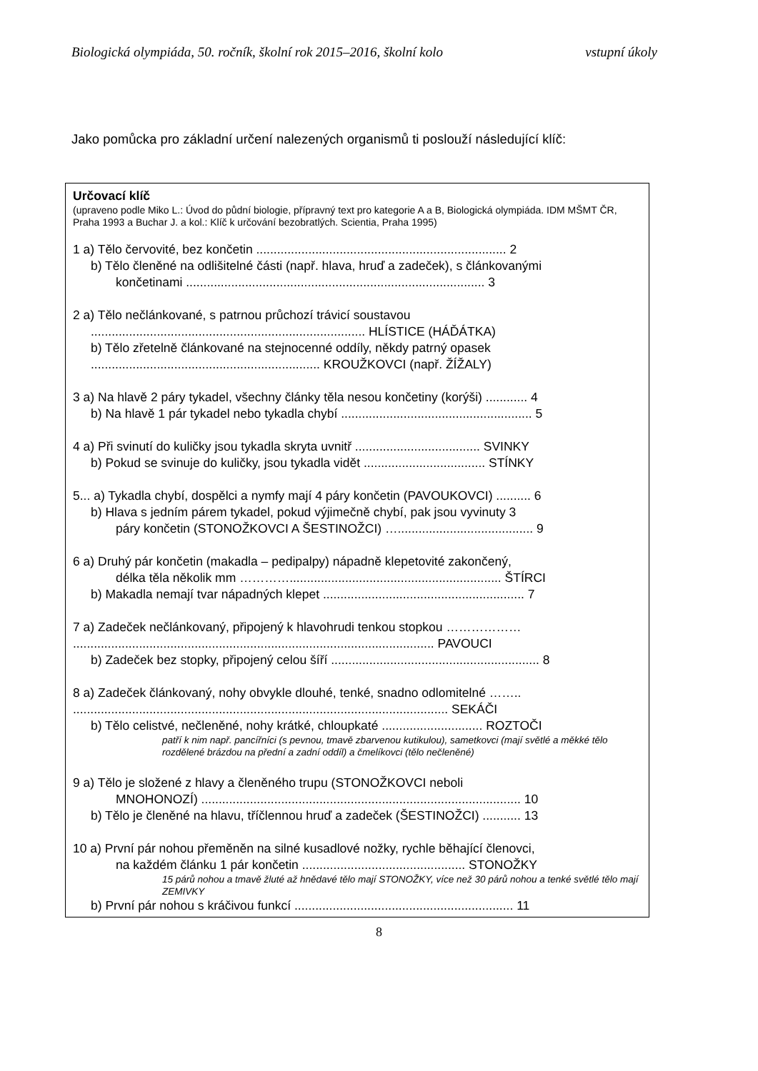Biologická olympiáda, 50. ročník, školní rok 2015–2016, školní kolo vstupní úkoly
Jako pomůcka pro základní určení nalezených organismů ti poslouží následující klíč:
Určovací klíč
(upraveno podle Miko L.: Úvod do půdní biologie, přípravný text pro kategorie A a B, Biologická olympiáda. IDM MŠMT ČR, Praha 1993 a Buchar J. a kol.: Klíč k určování bezobratlých. Scientia, Praha 1995)
1 a) Tělo červovité, bez končetin ........................................................................ 2
b) Tělo členěné na odlišitelné části (např. hlava, hruď a zadeček), s článkovanými
končetinami ...................................................................................... 3
2 a) Tělo nečlánkované, s patrnou průchozí trávicí soustavou
............................................................................... HLÍSTICE (HÁĎÁTKA)
b) Tělo zřetelně článkované na stejnocenné oddíly, někdy patrný opasek
.................................................................. KROUŽKOVCI (např. ŽÍŽALY)
3 a) Na hlavě 2 páry tykadel, všechny články těla nesou končetiny (korýši) ............ 4
b) Na hlavě 1 pár tykadel nebo tykadla chybí ....................................................... 5
4 a) Při svinutí do kuličky jsou tykadla skryta uvnitř .................................... SVINKY
b) Pokud se svinuje do kuličky, jsou tykadla vidět ................................... STÍNKY
5... a) Tykadla chybí, dospělci a nymfy mají 4 páry končetin (PAVOUKOVCI) .......... 6
b) Hlava s jedním párem tykadel, pokud výjimečně chybí, pak jsou vyvinuty 3
páry končetin (STONOŽKOVCI A ŠESTINOŽCI) …....................................... 9
6 a) Druhý pár končetin (makadla – pedipalpy) nápadně klepetovité zakončený,
délka těla několik mm …………............................................................. ŠTÍRCI
b) Makadla nemají tvar nápadných klepet .......................................................... 7
7 a) Zadeček nečlánkovaný, připojený k hlavohrudi tenkou stopkou ………………
........................................................................................................ PAVOUCI
b) Zadeček bez stopky, připojený celou šíří ............................................................ 8
8 a) Zadeček článkovaný, nohy obvykle dlouhé, tenké, snadno odlomitelné ……..
............................................................................................................ SEKÁČI
b) Tělo celistvé, nečleněné, nohy krátké, chloupkaté ............................. ROZTOČI
patří k nim např. pancířníci (s pevnou, tmavě zbarvenou kutikulou), sametkovci (mají světlé a měkké tělo rozdělené brázdou na přední a zadní oddíl) a čmelíkovci (tělo nečleněné)
9 a) Tělo je složené z hlavy a členěného trupu (STONOŽKOVCI neboli
MNOHONOZÍ) ............................................................................................ 10
b) Tělo je členěné na hlavu, tříčlennou hruď a zadeček (ŠESTINOŽCI) ........... 13
10 a) První pár nohou přeměněn na silné kusadlové nožky, rychle běhající členovci,
na každém článku 1 pár končetin ............................................... STONOŽKY
15 párů nohou a tmavě žluté až hnědavé tělo mají STONOŽKY, více než 30 párů nohou a tenké světlé tělo mají ZEMIVKY
b) První pár nohou s kráčivou funkcí ............................................................... 11
8